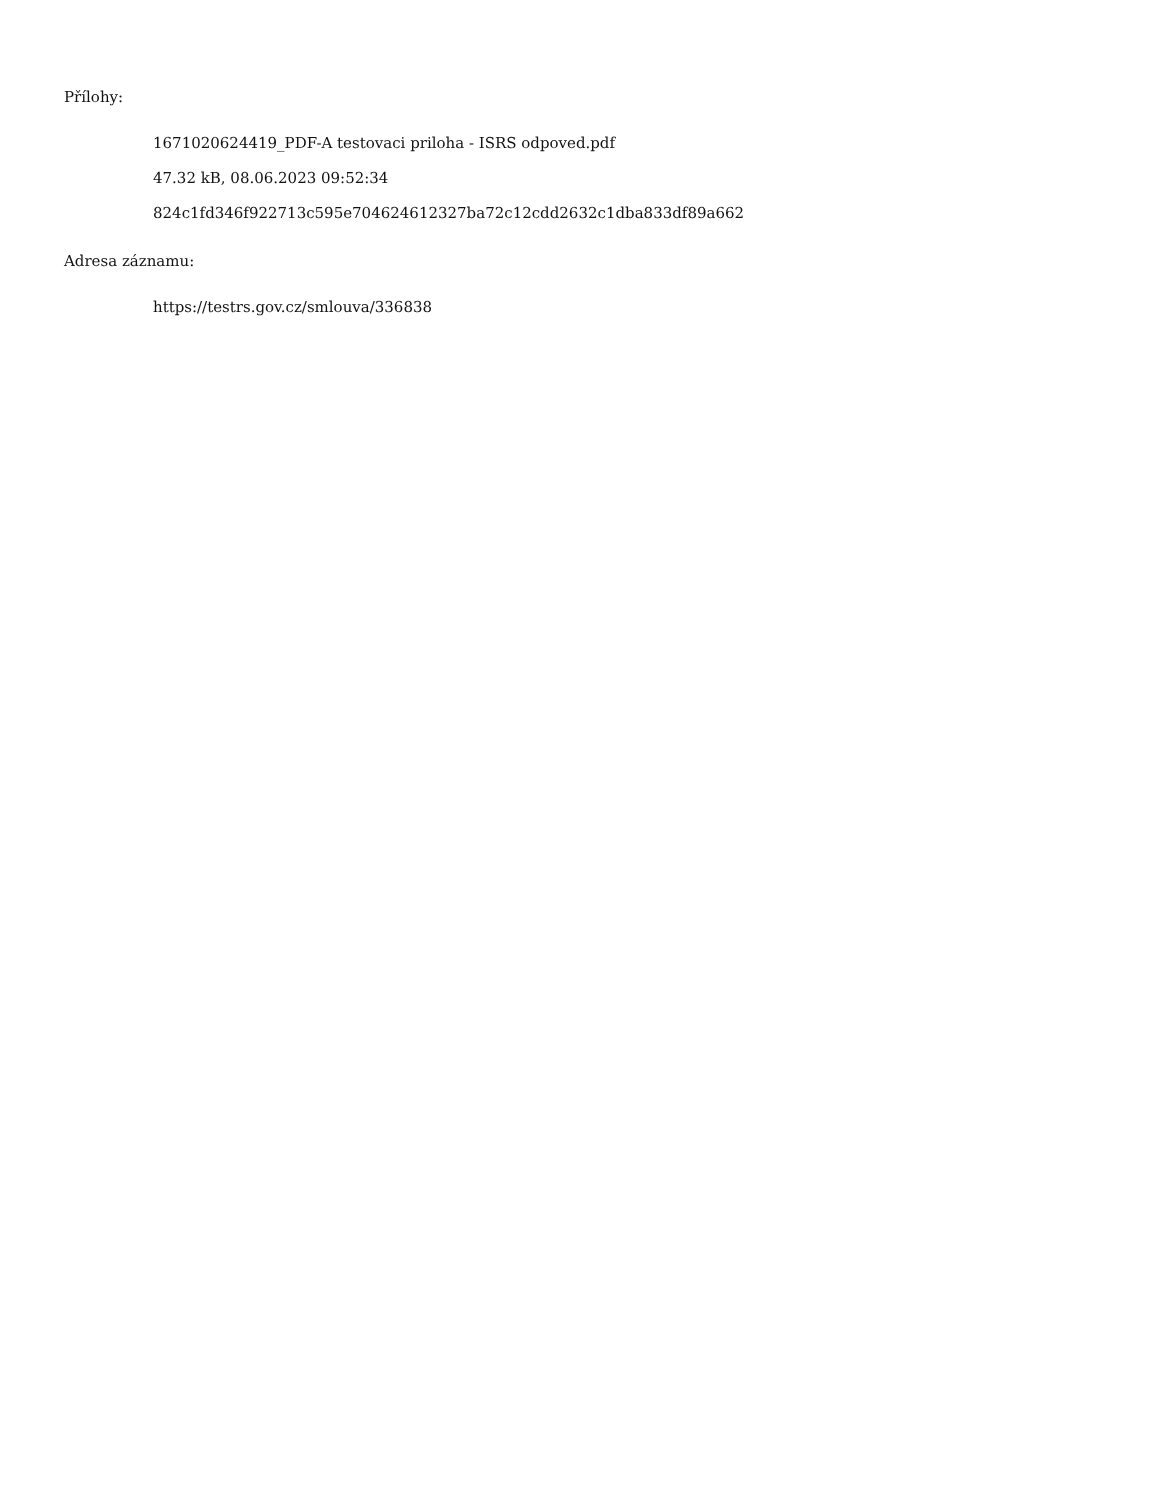Přílohy:
1671020624419_PDF-A testovaci priloha - ISRS odpoved.pdf
47.32 kB, 08.06.2023 09:52:34
824c1fd346f922713c595e704624612327ba72c12cdd2632c1dba833df89a662
Adresa záznamu:
https://testrs.gov.cz/smlouva/336838